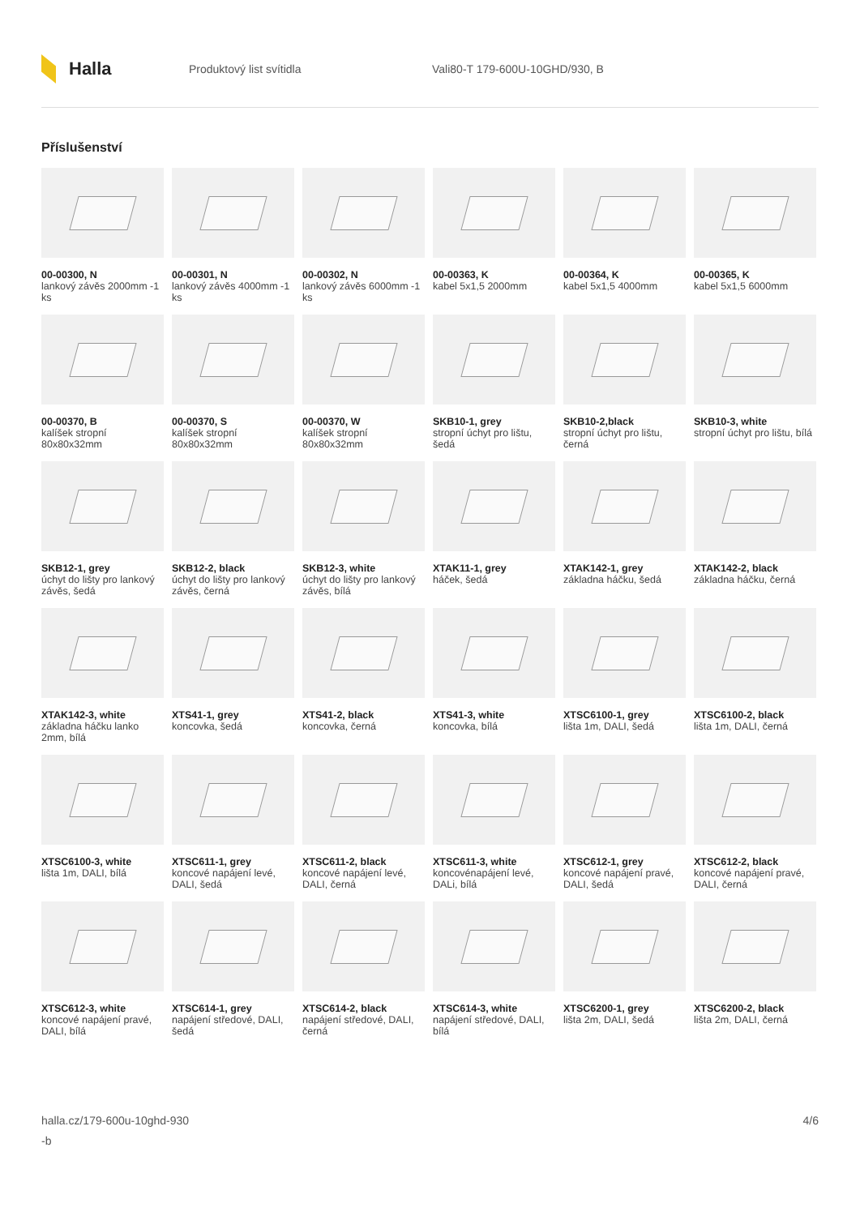Halla
Produktový list svítidla Vali80-T 179-600U-10GHD/930, B
Příslušenství
00-00300, N
lankový závěs 2000mm -1 ks
00-00301, N
lankový závěs 4000mm -1 ks
00-00302, N
lankový závěs 6000mm -1 ks
00-00363, K
kabel 5x1,5 2000mm
00-00364, K
kabel 5x1,5 4000mm
00-00365, K
kabel 5x1,5 6000mm
00-00370, B
kalíšek stropní 80x80x32mm
00-00370, S
kalíšek stropní 80x80x32mm
00-00370, W
kalíšek stropní 80x80x32mm
SKB10-1, grey
stropní úchyt pro lištu, šedá
SKB10-2,black
stropní úchyt pro lištu, černá
SKB10-3, white
stropní úchyt pro lištu, bílá
SKB12-1, grey
úchyt do lišty pro lankový závěs, šedá
SKB12-2, black
úchyt do lišty pro lankový závěs, černá
SKB12-3, white
úchyt do lišty pro lankový závěs, bílá
XTAK11-1, grey
háček, šedá
XTAK142-1, grey
základna háčku, šedá
XTAK142-2, black
základna háčku, černá
XTAK142-3, white
základna háčku lanko 2mm, bílá
XTS41-1, grey
koncovka, šedá
XTS41-2, black
koncovka, černá
XTS41-3, white
koncovka, bílá
XTSC6100-1, grey
lišta 1m, DALI, šedá
XTSC6100-2, black
lišta 1m, DALI, černá
XTSC6100-3, white
lišta 1m, DALI, bílá
XTSC611-1, grey
koncové napájení levé, DALI, šedá
XTSC611-2, black
koncové napájení levé, DALI, černá
XTSC611-3, white
koncovénapájení levé, DALi, bílá
XTSC612-1, grey
koncové napájení pravé, DALI, šedá
XTSC612-2, black
koncové napájení pravé, DALI, černá
XTSC612-3, white
koncové napájení pravé, DALI, bílá
XTSC614-1, grey
napájení středové, DALI, šedá
XTSC614-2, black
napájení středové, DALI, černá
XTSC614-3, white
napájení středové, DALI, bílá
XTSC6200-1, grey
lišta 2m, DALI, šedá
XTSC6200-2, black
lišta 2m, DALI, černá
halla.cz/179-600u-10ghd-930
-b
4/6